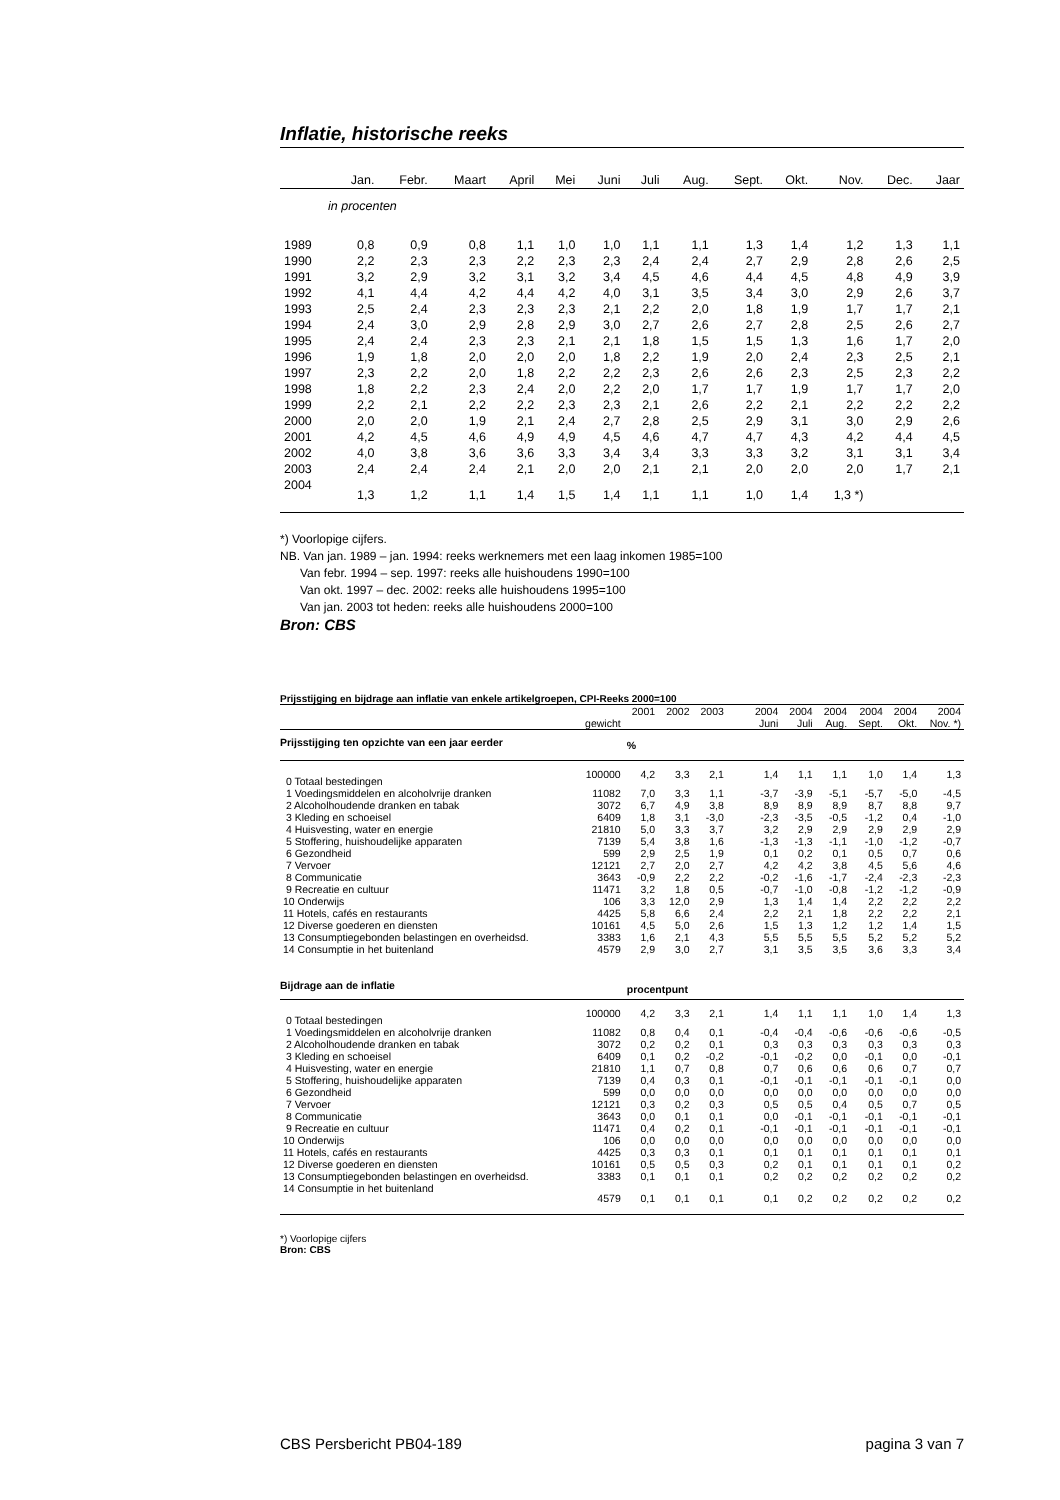Inflatie, historische reeks
| | Jan. | Febr. | Maart | April | Mei | Juni | Juli | Aug. | Sept. | Okt. | Nov. | Dec. | Jaar |
| --- | --- | --- | --- | --- | --- | --- | --- | --- | --- | --- | --- | --- | --- |
| in procenten | | | | | | | | | | | | | |
| 1989 | 0,8 | 0,9 | 0,8 | 1,1 | 1,0 | 1,0 | 1,1 | 1,1 | 1,3 | 1,4 | 1,2 | 1,3 | 1,1 |
| 1990 | 2,2 | 2,3 | 2,3 | 2,2 | 2,3 | 2,3 | 2,4 | 2,4 | 2,7 | 2,9 | 2,8 | 2,6 | 2,5 |
| 1991 | 3,2 | 2,9 | 3,2 | 3,1 | 3,2 | 3,4 | 4,5 | 4,6 | 4,4 | 4,5 | 4,8 | 4,9 | 3,9 |
| 1992 | 4,1 | 4,4 | 4,2 | 4,4 | 4,2 | 4,0 | 3,1 | 3,5 | 3,4 | 3,0 | 2,9 | 2,6 | 3,7 |
| 1993 | 2,5 | 2,4 | 2,3 | 2,3 | 2,3 | 2,1 | 2,2 | 2,0 | 1,8 | 1,9 | 1,7 | 1,7 | 2,1 |
| 1994 | 2,4 | 3,0 | 2,9 | 2,8 | 2,9 | 3,0 | 2,7 | 2,6 | 2,7 | 2,8 | 2,5 | 2,6 | 2,7 |
| 1995 | 2,4 | 2,4 | 2,3 | 2,3 | 2,1 | 2,1 | 1,8 | 1,5 | 1,5 | 1,3 | 1,6 | 1,7 | 2,0 |
| 1996 | 1,9 | 1,8 | 2,0 | 2,0 | 2,0 | 1,8 | 2,2 | 1,9 | 2,0 | 2,4 | 2,3 | 2,5 | 2,1 |
| 1997 | 2,3 | 2,2 | 2,0 | 1,8 | 2,2 | 2,2 | 2,3 | 2,6 | 2,6 | 2,3 | 2,5 | 2,3 | 2,2 |
| 1998 | 1,8 | 2,2 | 2,3 | 2,4 | 2,0 | 2,2 | 2,0 | 1,7 | 1,7 | 1,9 | 1,7 | 1,7 | 2,0 |
| 1999 | 2,2 | 2,1 | 2,2 | 2,2 | 2,3 | 2,3 | 2,1 | 2,6 | 2,2 | 2,1 | 2,2 | 2,2 | 2,2 |
| 2000 | 2,0 | 2,0 | 1,9 | 2,1 | 2,4 | 2,7 | 2,8 | 2,5 | 2,9 | 3,1 | 3,0 | 2,9 | 2,6 |
| 2001 | 4,2 | 4,5 | 4,6 | 4,9 | 4,9 | 4,5 | 4,6 | 4,7 | 4,7 | 4,3 | 4,2 | 4,4 | 4,5 |
| 2002 | 4,0 | 3,8 | 3,6 | 3,6 | 3,3 | 3,4 | 3,4 | 3,3 | 3,3 | 3,2 | 3,1 | 3,1 | 3,4 |
| 2003 | 2,4 | 2,4 | 2,4 | 2,1 | 2,0 | 2,0 | 2,1 | 2,1 | 2,0 | 2,0 | 2,0 | 1,7 | 2,1 |
| 2004 | 1,3 | 1,2 | 1,1 | 1,4 | 1,5 | 1,4 | 1,1 | 1,1 | 1,0 | 1,4 | 1,3 *) | | |
*) Voorlopige cijfers.
NB. Van jan. 1989 – jan. 1994: reeks werknemers met een laag inkomen 1985=100
Van febr. 1994 – sep. 1997: reeks alle huishoudens 1990=100
Van okt. 1997 – dec. 2002: reeks alle huishoudens 1995=100
Van jan. 2003 tot heden: reeks alle huishoudens 2000=100
Bron: CBS
Prijsstijging en bijdrage aan inflatie van enkele artikelgroepen, CPI-Reeks 2000=100
| | | 2001 | 2002 | 2003 | | 2004 | 2004 | 2004 | 2004 | 2004 | 2004 |
| --- | --- | --- | --- | --- | --- | --- | --- | --- | --- | --- | --- |
| | gewicht | | | | | Juni | Juli | Aug. | Sept. | Okt. | Nov. *) |
| Prijsstijging ten opzichte van een jaar eerder | | % | | | | | | | | | |
| 0 Totaal bestedingen | 100000 | 4,2 | 3,3 | 2,1 | | 1,4 | 1,1 | 1,1 | 1,0 | 1,4 | 1,3 |
| 1 Voedingsmiddelen en alcoholvrije dranken | 11082 | 7,0 | 3,3 | 1,1 | | -3,7 | -3,9 | -5,1 | -5,7 | -5,0 | -4,5 |
| 2 Alcoholhoudende dranken en tabak | 3072 | 6,7 | 4,9 | 3,8 | | 8,9 | 8,9 | 8,9 | 8,7 | 8,8 | 9,7 |
| 3 Kleding en schoeisel | 6409 | 1,8 | 3,1 | -3,0 | | -2,3 | -3,5 | -0,5 | -1,2 | 0,4 | -1,0 |
| 4 Huisvesting, water en energie | 21810 | 5,0 | 3,3 | 3,7 | | 3,2 | 2,9 | 2,9 | 2,9 | 2,9 | 2,9 |
| 5 Stoffering, huishoudelijke apparaten | 7139 | 5,4 | 3,8 | 1,6 | | -1,3 | -1,3 | -1,1 | -1,0 | -1,2 | -0,7 |
| 6 Gezondheid | 599 | 2,9 | 2,5 | 1,9 | | 0,1 | 0,2 | 0,1 | 0,5 | 0,7 | 0,6 |
| 7 Vervoer | 12121 | 2,7 | 2,0 | 2,7 | | 4,2 | 4,2 | 3,8 | 4,5 | 5,6 | 4,6 |
| 8 Communicatie | 3643 | -0,9 | 2,2 | 2,2 | | -0,2 | -1,6 | -1,7 | -2,4 | -2,3 | -2,3 |
| 9 Recreatie en cultuur | 11471 | 3,2 | 1,8 | 0,5 | | -0,7 | -1,0 | -0,8 | -1,2 | -1,2 | -0,9 |
| 10 Onderwijs | 106 | 3,3 | 12,0 | 2,9 | | 1,3 | 1,4 | 1,4 | 2,2 | 2,2 | 2,2 |
| 11 Hotels, cafés en restaurants | 4425 | 5,8 | 6,6 | 2,4 | | 2,2 | 2,1 | 1,8 | 2,2 | 2,2 | 2,1 |
| 12 Diverse goederen en diensten | 10161 | 4,5 | 5,0 | 2,6 | | 1,5 | 1,3 | 1,2 | 1,2 | 1,4 | 1,5 |
| 13 Consumptiegebonden belastingen en overheidsd. | 3383 | 1,6 | 2,1 | 4,3 | | 5,5 | 5,5 | 5,5 | 5,2 | 5,2 | 5,2 |
| 14 Consumptie in het buitenland | 4579 | 2,9 | 3,0 | 2,7 | | 3,1 | 3,5 | 3,5 | 3,6 | 3,3 | 3,4 |
| Bijdrage aan de inflatie | | procentpunt | | | | | | | | | |
| 0 Totaal bestedingen | 100000 | 4,2 | 3,3 | 2,1 | | 1,4 | 1,1 | 1,1 | 1,0 | 1,4 | 1,3 |
| 1 Voedingsmiddelen en alcoholvrije dranken | 11082 | 0,8 | 0,4 | 0,1 | | -0,4 | -0,4 | -0,6 | -0,6 | -0,6 | -0,5 |
| 2 Alcoholhoudende dranken en tabak | 3072 | 0,2 | 0,2 | 0,1 | | 0,3 | 0,3 | 0,3 | 0,3 | 0,3 | 0,3 |
| 3 Kleding en schoeisel | 6409 | 0,1 | 0,2 | -0,2 | | -0,1 | -0,2 | 0,0 | -0,1 | 0,0 | -0,1 |
| 4 Huisvesting, water en energie | 21810 | 1,1 | 0,7 | 0,8 | | 0,7 | 0,6 | 0,6 | 0,6 | 0,7 | 0,7 |
| 5 Stoffering, huishoudelijke apparaten | 7139 | 0,4 | 0,3 | 0,1 | | -0,1 | -0,1 | -0,1 | -0,1 | -0,1 | 0,0 |
| 6 Gezondheid | 599 | 0,0 | 0,0 | 0,0 | | 0,0 | 0,0 | 0,0 | 0,0 | 0,0 | 0,0 |
| 7 Vervoer | 12121 | 0,3 | 0,2 | 0,3 | | 0,5 | 0,5 | 0,4 | 0,5 | 0,7 | 0,5 |
| 8 Communicatie | 3643 | 0,0 | 0,1 | 0,1 | | 0,0 | -0,1 | -0,1 | -0,1 | -0,1 | -0,1 |
| 9 Recreatie en cultuur | 11471 | 0,4 | 0,2 | 0,1 | | -0,1 | -0,1 | -0,1 | -0,1 | -0,1 | -0,1 |
| 10 Onderwijs | 106 | 0,0 | 0,0 | 0,0 | | 0,0 | 0,0 | 0,0 | 0,0 | 0,0 | 0,0 |
| 11 Hotels, cafés en restaurants | 4425 | 0,3 | 0,3 | 0,1 | | 0,1 | 0,1 | 0,1 | 0,1 | 0,1 | 0,1 |
| 12 Diverse goederen en diensten | 10161 | 0,5 | 0,5 | 0,3 | | 0,2 | 0,1 | 0,1 | 0,1 | 0,1 | 0,2 |
| 13 Consumptiegebonden belastingen en overheidsd. | 3383 | 0,1 | 0,1 | 0,1 | | 0,2 | 0,2 | 0,2 | 0,2 | 0,2 | 0,2 |
| 14 Consumptie in het buitenland | 4579 | 0,1 | 0,1 | 0,1 | | 0,1 | 0,2 | 0,2 | 0,2 | 0,2 | 0,2 |
*) Voorlopige cijfers
Bron: CBS
CBS Persbericht PB04-189 pagina 3 van 7